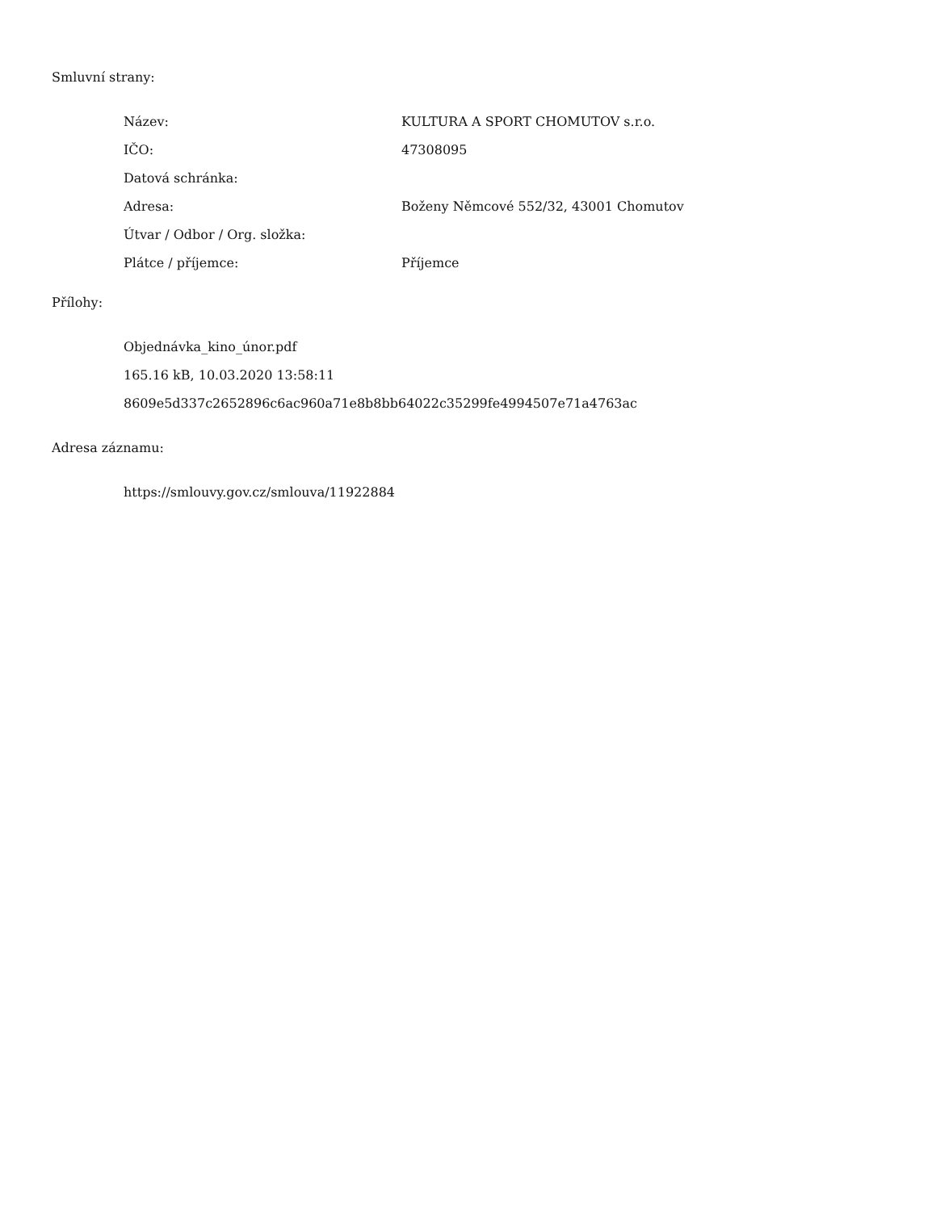Smluvní strany:
| Název: | KULTURA A SPORT CHOMUTOV s.r.o. |
| IČO: | 47308095 |
| Datová schránka: | |
| Adresa: | Boženy Němcové 552/32, 43001 Chomutov |
| Útvar / Odbor / Org. složka: | |
| Plátce / příjemce: | Příjemce |
Přílohy:
Objednávka_kino_únor.pdf
165.16 kB, 10.03.2020 13:58:11
8609e5d337c2652896c6ac960a71e8b8bb64022c35299fe4994507e71a4763ac
Adresa záznamu:
https://smlouvy.gov.cz/smlouva/11922884